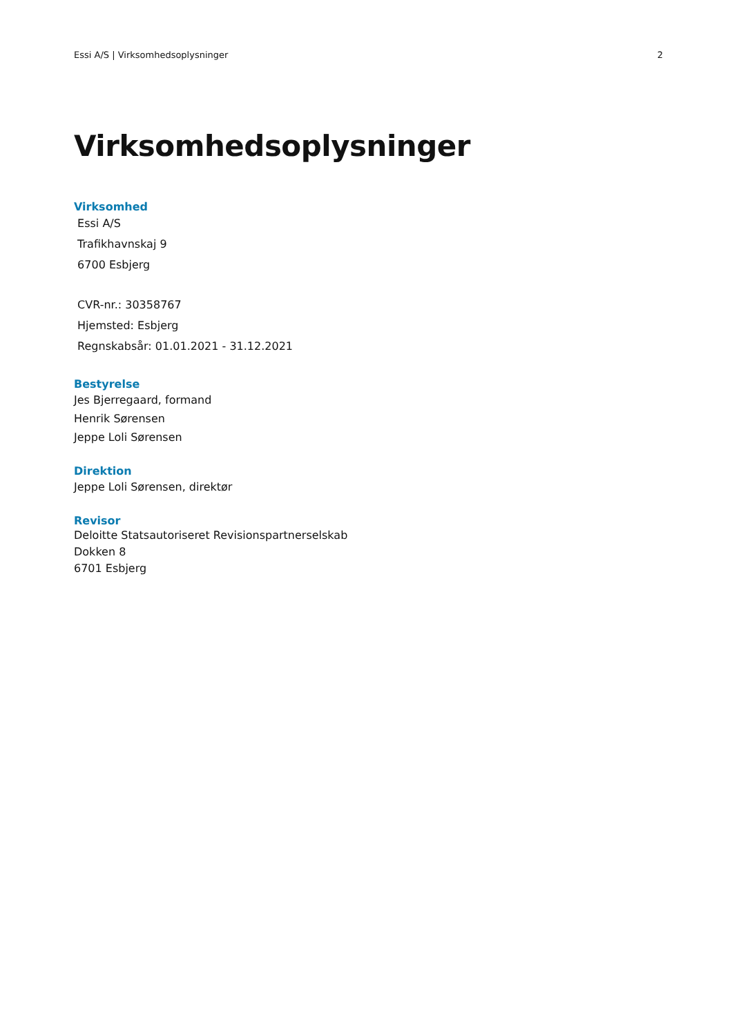Essi A/S | Virksomhedsoplysninger 2
Virksomhedsoplysninger
Virksomhed
Essi A/S
Trafikhavnskaj 9
6700 Esbjerg
CVR-nr.: 30358767
Hjemsted: Esbjerg
Regnskabsår: 01.01.2021 - 31.12.2021
Bestyrelse
Jes Bjerregaard, formand
Henrik Sørensen
Jeppe Loli Sørensen
Direktion
Jeppe Loli Sørensen, direktør
Revisor
Deloitte Statsautoriseret Revisionspartnerselskab
Dokken 8
6701 Esbjerg